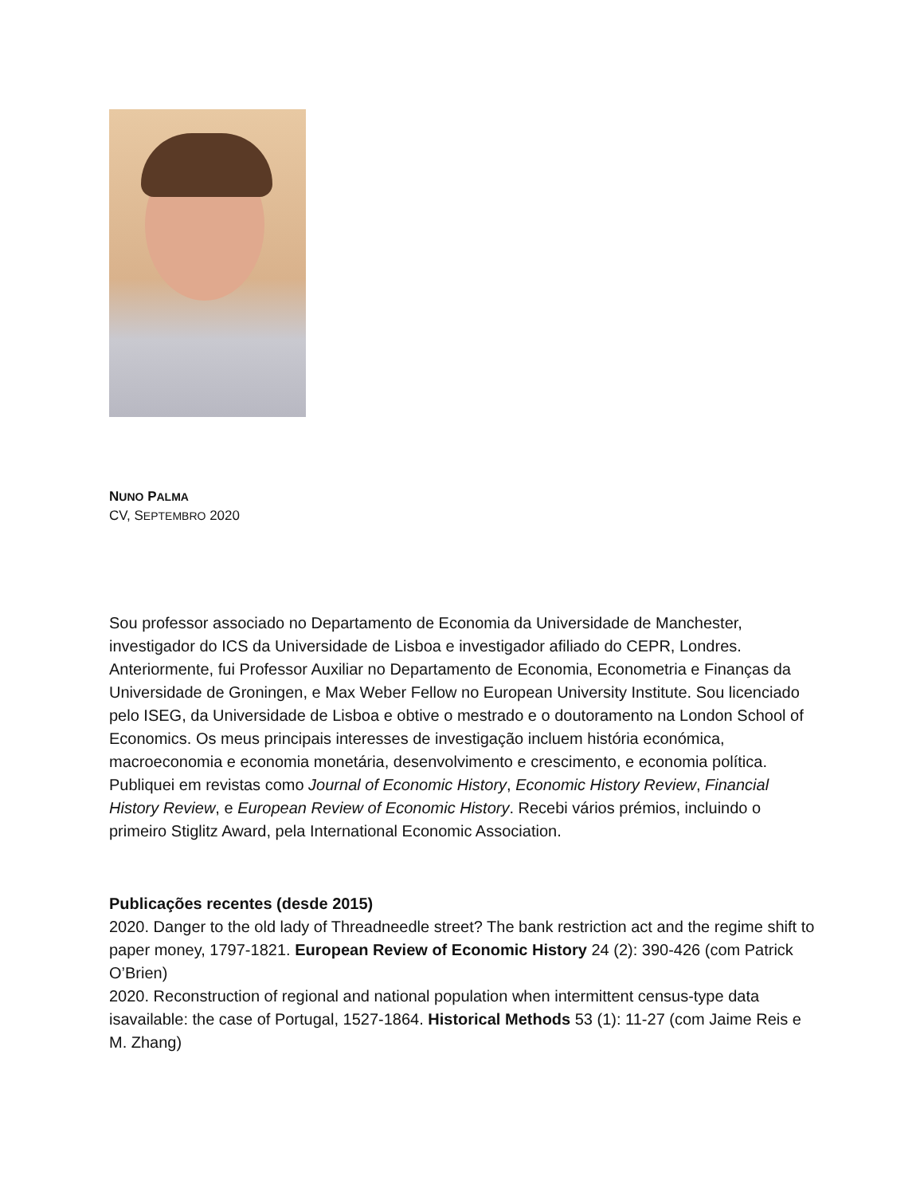NUNO PALMA
CV, SEPTEMBRO 2020
Sou professor associado no Departamento de Economia da Universidade de Manchester, investigador do ICS da Universidade de Lisboa e investigador afiliado do CEPR, Londres. Anteriormente, fui Professor Auxiliar no Departamento de Economia, Econometria e Finanças da Universidade de Groningen, e Max Weber Fellow no European University Institute. Sou licenciado pelo ISEG, da Universidade de Lisboa e obtive o mestrado e o doutoramento na London School of Economics. Os meus principais interesses de investigação incluem história económica, macroeconomia e economia monetária, desenvolvimento e crescimento, e economia política. Publiquei em revistas como Journal of Economic History, Economic History Review, Financial History Review, e European Review of Economic History. Recebi vários prémios, incluindo o primeiro Stiglitz Award, pela International Economic Association.
Publicações recentes (desde 2015)
2020. Danger to the old lady of Threadneedle street? The bank restriction act and the regime shift to paper money, 1797-1821. European Review of Economic History 24 (2): 390-426 (com Patrick O’Brien)
2020. Reconstruction of regional and national population when intermittent census-type data isavailable: the case of Portugal, 1527-1864. Historical Methods 53 (1): 11-27 (com Jaime Reis e M. Zhang)